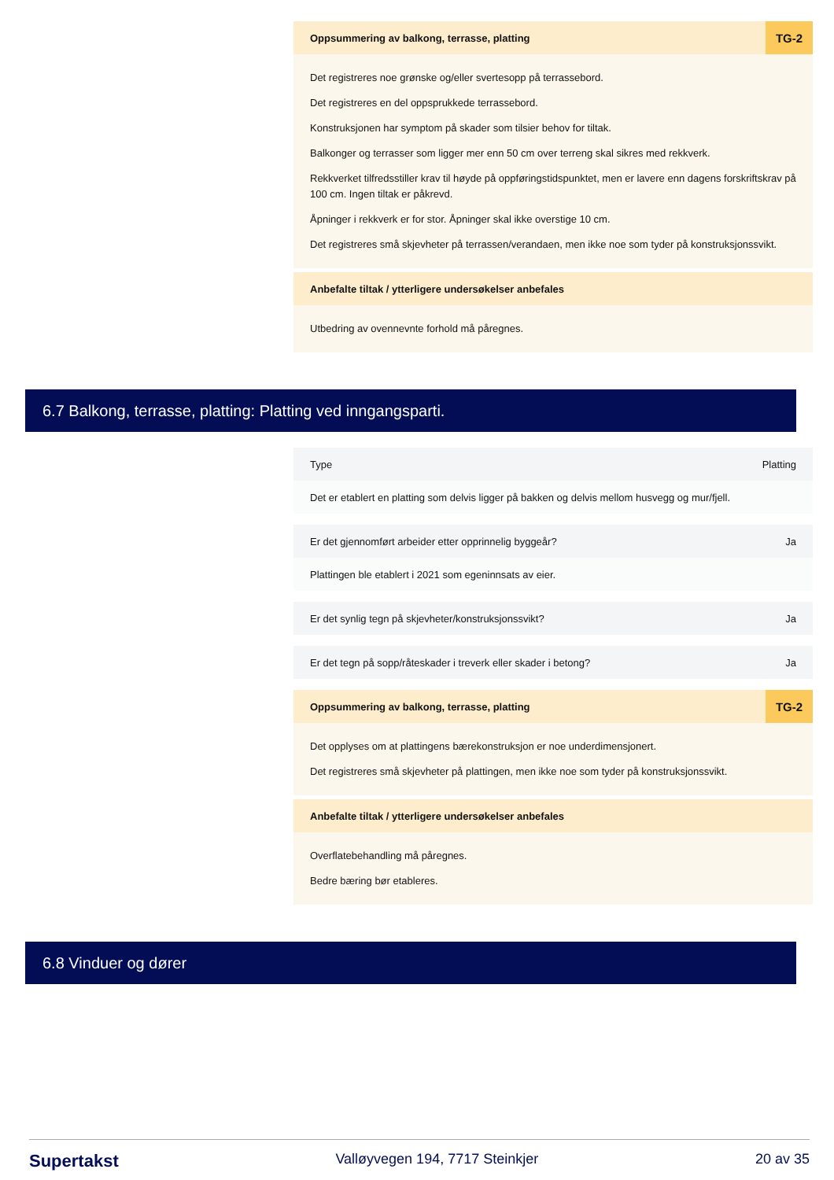Oppsummering av balkong, terrasse, platting TG-2
Det registreres noe grønske og/eller svertesopp på terrassebord.
Det registreres en del oppsprukkede terrassebord.
Konstruksjonen har symptom på skader som tilsier behov for tiltak.
Balkonger og terrasser som ligger mer enn 50 cm over terreng skal sikres med rekkverk.
Rekkverket tilfredsstiller krav til høyde på oppføringstidspunktet, men er lavere enn dagens forskriftskrav på 100 cm. Ingen tiltak er påkrevd.
Åpninger i rekkverk er for stor. Åpninger skal ikke overstige 10 cm.
Det registreres små skjevheter på terrassen/verandaen, men ikke noe som tyder på konstruksjonssvikt.
Anbefalte tiltak / ytterligere undersøkelser anbefales
Utbedring av ovennevnte forhold må påregnes.
6.7 Balkong, terrasse, platting: Platting ved inngangsparti.
Type Platting
Det er etablert en platting som delvis ligger på bakken og delvis mellom husvegg og mur/fjell.
Er det gjennomført arbeider etter opprinnelig byggeår? Ja
Plattingen ble etablert i 2021 som egeninnsats av eier.
Er det synlig tegn på skjevheter/konstruksjonssvikt? Ja
Er det tegn på sopp/råteskader i treverk eller skader i betong? Ja
Oppsummering av balkong, terrasse, platting TG-2
Det opplyses om at plattingens bærekonstruksjon er noe underdimensjonert.
Det registreres små skjevheter på plattingen, men ikke noe som tyder på konstruksjonssvikt.
Anbefalte tiltak / ytterligere undersøkelser anbefales
Overflatebehandling må påregnes.
Bedre bæring bør etableres.
6.8 Vinduer og dører
Supertakst Valløyvegen 194, 7717 Steinkjer 20 av 35